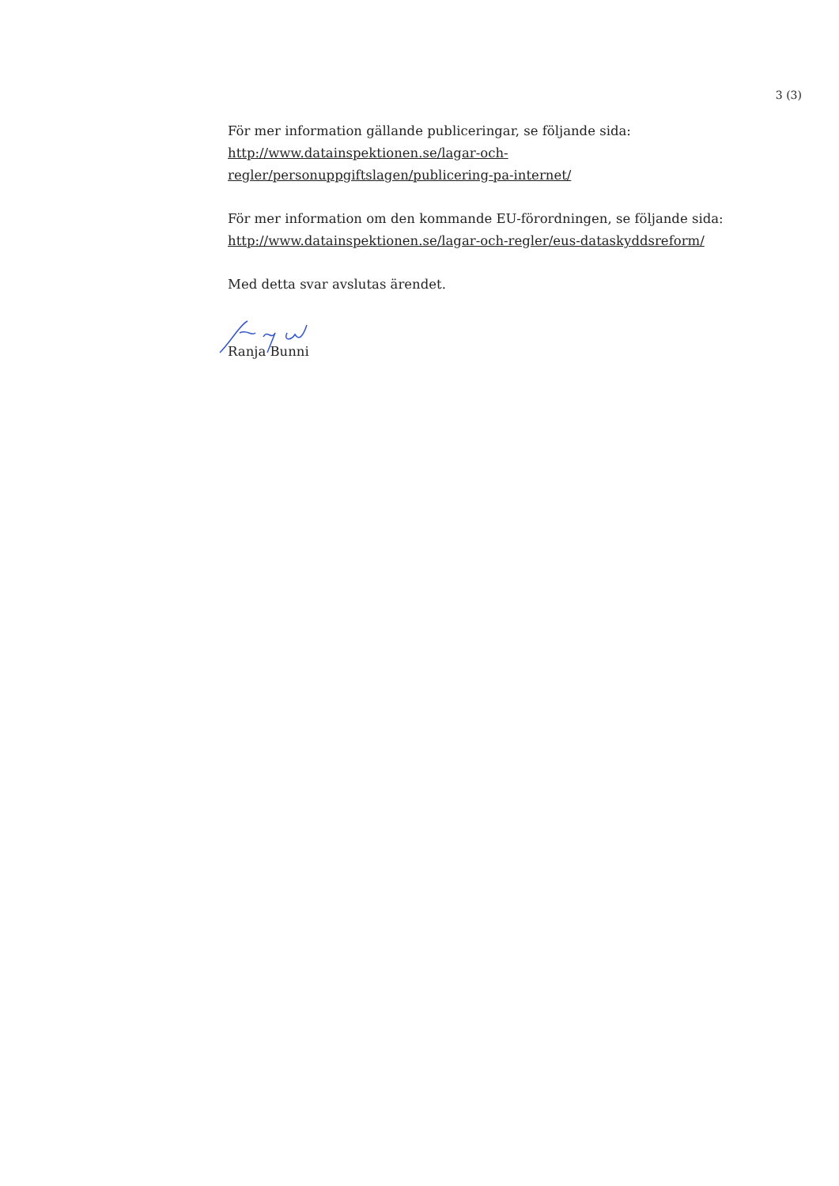3 (3)
För mer information gällande publiceringar, se följande sida:
http://www.datainspektionen.se/lagar-och-
regler/personuppgiftslagen/publicering-pa-internet/
För mer information om den kommande EU-förordningen, se följande sida:
http://www.datainspektionen.se/lagar-och-regler/eus-dataskyddsreform/
Med detta svar avslutas ärendet.
Ranja Bunni